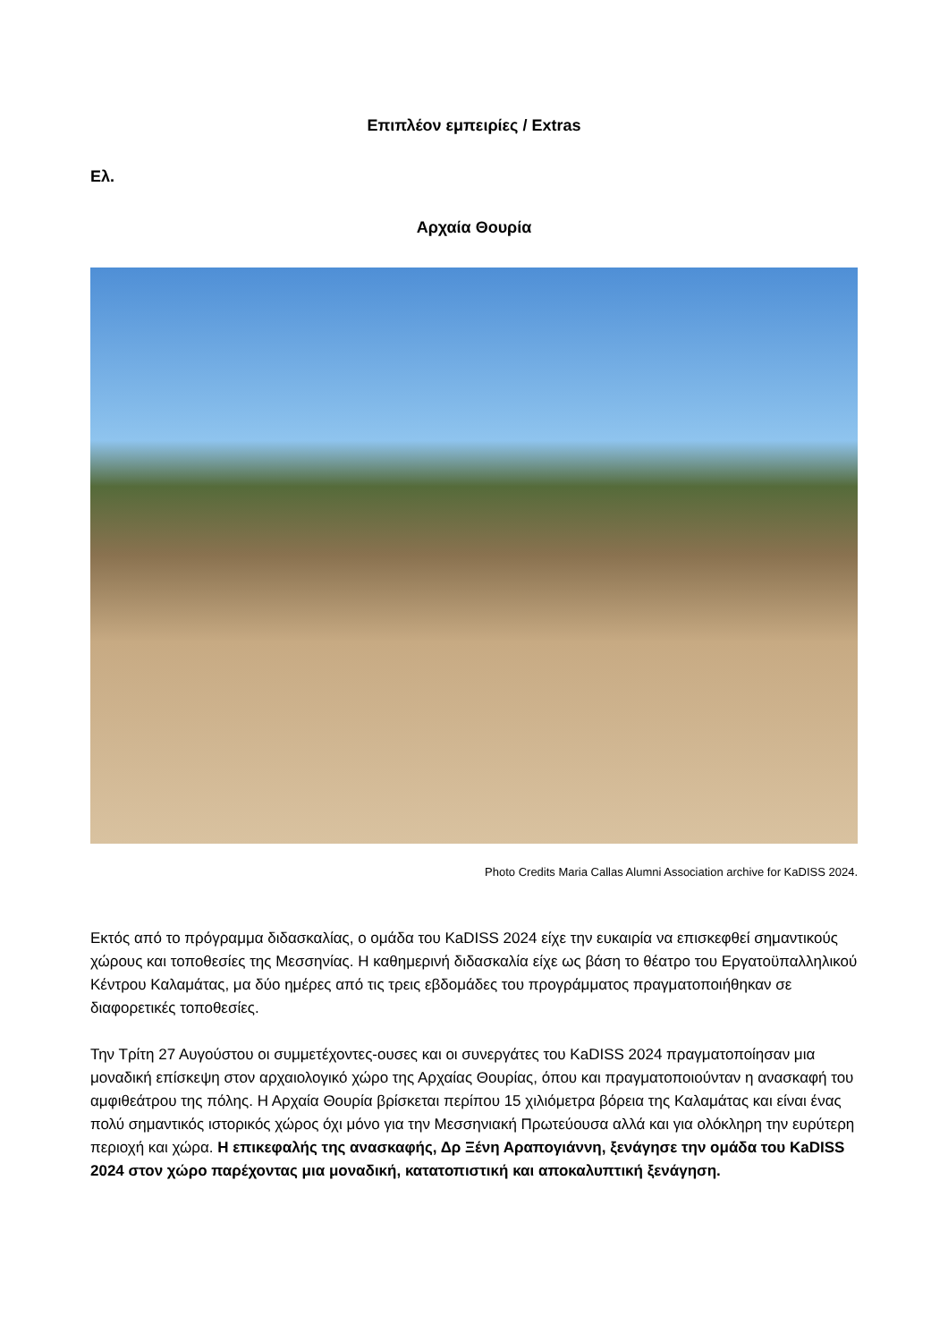Επιπλέον εμπειρίες / Extras
Ελ.
Αρχαία Θουρία
Photo Credits Maria Callas Alumni Association archive for KaDISS 2024.
Εκτός από το πρόγραμμα διδασκαλίας, ο ομάδα του KaDISS 2024 είχε την ευκαιρία να επισκεφθεί σημαντικούς χώρους και τοποθεσίες της Μεσσηνίας. Η καθημερινή διδασκαλία είχε ως βάση το θέατρο του Εργατοϋπαλληλικού Κέντρου Καλαμάτας, μα δύο ημέρες από τις τρεις εβδομάδες του προγράμματος πραγματοποιήθηκαν σε διαφορετικές τοποθεσίες.
Την Τρίτη 27 Αυγούστου οι συμμετέχοντες-ουσες και οι συνεργάτες του KaDISS 2024 πραγματοποίησαν μια μοναδική επίσκεψη στον αρχαιολογικό χώρο της Αρχαίας Θουρίας, όπου και πραγματοποιούνταν η ανασκαφή του αμφιθεάτρου της πόλης. Η Αρχαία Θουρία βρίσκεται περίπου 15 χιλιόμετρα βόρεια της Καλαμάτας και είναι ένας πολύ σημαντικός ιστορικός χώρος όχι μόνο για την Μεσσηνιακή Πρωτεύουσα αλλά και για ολόκληρη την ευρύτερη περιοχή και χώρα. Η επικεφαλής της ανασκαφής, Δρ Ξένη Αραπογιάννη, ξενάγησε την ομάδα του KaDISS 2024 στον χώρο παρέχοντας μια μοναδική, κατατοπιστική και αποκαλυπτική ξενάγηση.